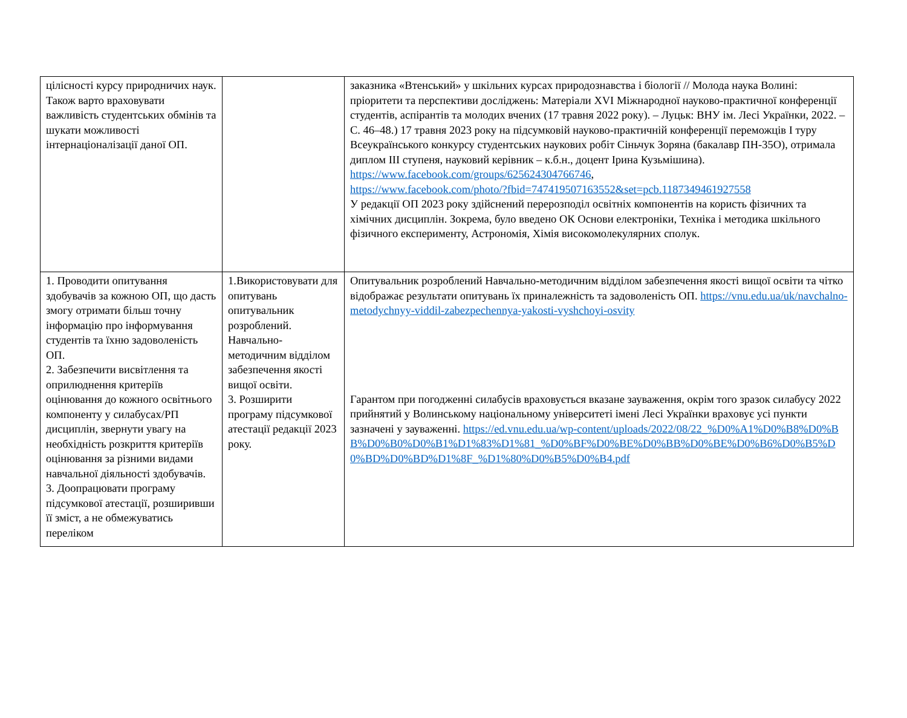| цілісності курсу природничих наук. Також варто враховувати важливість студентських обмінів та шукати можливості інтернаціоналізації даної ОП. | | заказника «Втенський» у шкільних курсах природознавства і біології // Молода наука Волині: пріоритети та перспективи досліджень: Матеріали XVI Міжнародної науково-практичної конференції студентів, аспірантів та молодих вчених (17 травня 2022 року). – Луцьк: ВНУ ім. Лесі Українки, 2022. – С. 46–48.) 17 травня 2023 року на підсумковій науково-практичній конференції переможців І туру Всеукраїнського конкурсу студентських наукових робіт Сіньчук Зоряна (бакалавр ПН-35О), отримала диплом ІІІ ступеня, науковий керівник – к.б.н., доцент Ірина Кузьмішина). https://www.facebook.com/groups/625624304766746 , https://www.facebook.com/photo/?fbid=747419507163552&set=pcb.1187349461927558 У редакції ОП 2023 року здійснений перерозподіл освітніх компонентів на користь фізичних та хімічних дисциплін. Зокрема, було введено ОК Основи електроніки, Техніка і методика шкільного фізичного експерименту, Астрономія, Хімія високомолекулярних сполук. |
| 1. Проводити опитування здобувачів за кожною ОП, що дасть змогу отримати більш точну інформацію про інформування студентів та їхню задоволеність ОП. 2. Забезпечити висвітлення та оприлюднення критеріїв оцінювання до кожного освітнього компоненту у силабусах/РП дисциплін, звернути увагу на необхідність розкриття критеріїв оцінювання за різними видами навчальної діяльності здобувачів. 3. Доопрацювати програму підсумкової атестації, розширивши її зміст, а не обмежуватись переліком | 1.Використовувати для опитувань опитувальник розроблений. Навчально-методичним відділом забезпечення якості вищої освіти. 3. Розширити програму підсумкової атестації редакції 2023 року. | Опитувальник розроблений Навчально-методичним відділом забезпечення якості вищої освіти та чітко відображає результати опитувань їх приналежність та задоволеність ОП. https://vnu.edu.ua/uk/navchalno-metodychnyy-viddil-zabezpechennya-yakosti-vyshchoyi-osvity Гарантом при погодженні силабусів враховується вказане зауваження, окрім того зразок силабусу 2022 прийнятий у Волинському національному університеті імені Лесі Українки враховує усі пункти зазначені у зауваженні. https://ed.vnu.edu.ua/wp-content/uploads/2022/08/22_%D0%A1%D0%B8%D0%BB%D0%B0%D0%B1%D1%83%D1%81_%D0%BF%D0%BE%D0%BB%D0%BE%D0%B6%D0%B5%D0%BD%D0%BD%D1%8F_%D1%80%D0%B5%D0%B4.pdf |